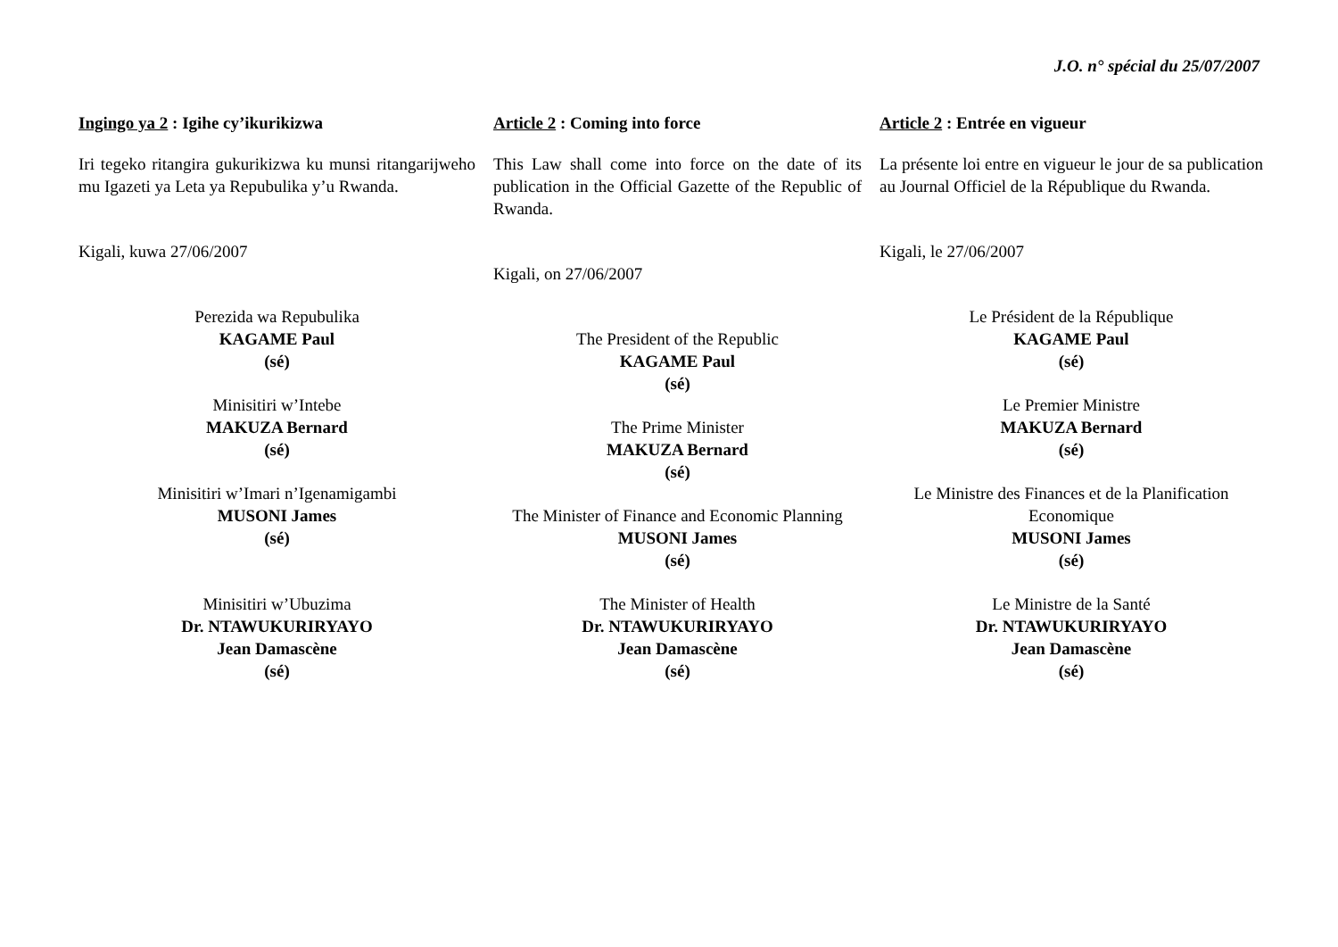J.O. n° spécial du 25/07/2007
Ingingo ya 2 : Igihe cy’ikurikizwa
Iri tegeko ritangira gukurikizwa ku munsi ritangarijweho mu Igazeti ya Leta ya Repubulika y’u Rwanda.
Kigali, kuwa 27/06/2007
Perezida wa Repubulika
KAGAME Paul
(sé)
Minisitiri w’Intebe
MAKUZA Bernard
(sé)
Minisitiri w’Imari n’Igenamigambi
MUSONI James
(sé)
Minisitiri w’Ubuzima
Dr. NTAWUKURIRYAYO
Jean Damascène
(sé)
Article 2 : Coming into force
This Law shall come into force on the date of its publication in the Official Gazette of the Republic of Rwanda.
Kigali, on 27/06/2007
The President of the Republic
KAGAME Paul
(sé)
The Prime Minister
MAKUZA Bernard
(sé)
The Minister of Finance and Economic Planning
MUSONI James
(sé)
The Minister of Health
Dr. NTAWUKURIRYAYO
Jean Damascène
(sé)
Article 2 : Entrée en vigueur
La présente loi entre en vigueur le jour de sa publication au Journal Officiel de la République du Rwanda.
Kigali, le 27/06/2007
Le Président de la République
KAGAME Paul
(sé)
Le Premier Ministre
MAKUZA Bernard
(sé)
Le Ministre des Finances et de la Planification Economique
MUSONI James
(sé)
Le Ministre de la Santé
Dr. NTAWUKURIRYAYO
Jean Damascène
(sé)